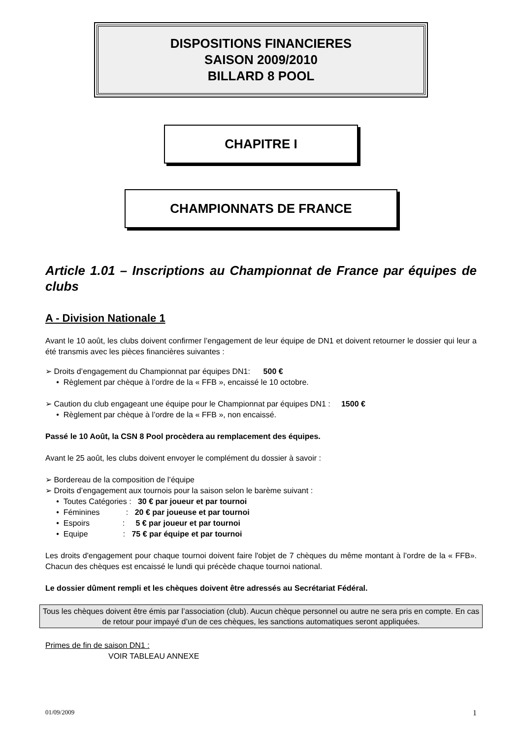DISPOSITIONS FINANCIERES
SAISON 2009/2010
BILLARD 8 POOL
CHAPITRE I
CHAMPIONNATS DE FRANCE
Article 1.01 – Inscriptions au Championnat de France par équipes de clubs
A - Division Nationale 1
Avant le 10 août, les clubs doivent confirmer l’engagement de leur équipe de DN1 et doivent retourner le dossier qui leur a été transmis avec les pièces financières suivantes :
➢ Droits d’engagement du Championnat par équipes DN1: 500 €
• Règlement par chèque à l’ordre de la « FFB », encaissé le 10 octobre.
➢ Caution du club engageant une équipe pour le Championnat par équipes DN1 : 1500 €
• Règlement par chèque à l’ordre de la « FFB », non encaissé.
Passé le 10 Août, la CSN 8 Pool procèdera au remplacement des équipes.
Avant le 25 août, les clubs doivent envoyer le complément du dossier à savoir :
➢ Bordereau de la composition de l’équipe
➢ Droits d’engagement aux tournois pour la saison selon le barème suivant :
• Toutes Catégories : 30 € par joueur et par tournoi
• Féminines : 20 € par joueuse et par tournoi
• Espoirs : 5 € par joueur et par tournoi
• Equipe : 75 € par équipe et par tournoi
Les droits d'engagement pour chaque tournoi doivent faire l'objet de 7 chèques du même montant à l’ordre de la « FFB». Chacun des chèques est encaissé le lundi qui précède chaque tournoi national.
Le dossier dûment rempli et les chèques doivent être adressés au Secrétariat Fédéral.
Tous les chèques doivent être émis par l’association (club). Aucun chèque personnel ou autre ne sera pris en compte. En cas de retour pour impayé d’un de ces chèques, les sanctions automatiques seront appliquées.
Primes de fin de saison DN1 :
VOIR TABLEAU ANNEXE
01/09/2009 1